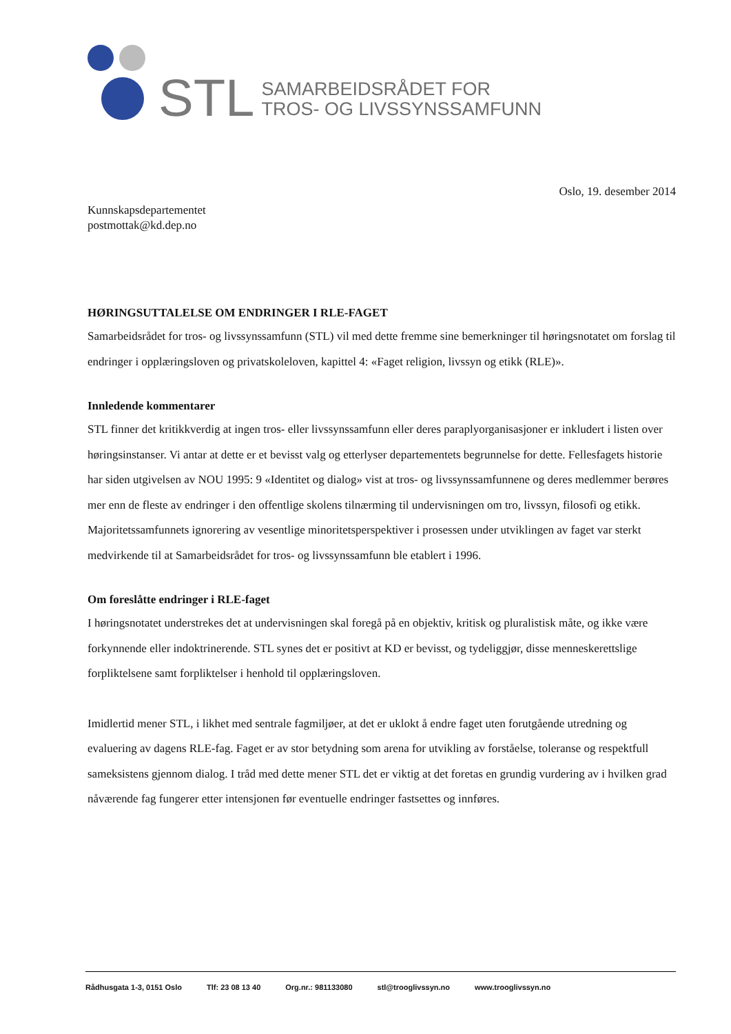STL
SAMARBEIDSRÅDET FOR
TROS- OG LIVSSYNSSAMFUNN
Oslo, 19. desember 2014
Kunnskapsdepartementet
postmottak@kd.dep.no
HØRINGSUTTALELSE OM ENDRINGER I RLE-FAGET
Samarbeidsrådet for tros- og livssynssamfunn (STL) vil med dette fremme sine bemerkninger til høringsnotatet om forslag til endringer i opplæringsloven og privatskoleloven, kapittel 4: «Faget religion, livssyn og etikk (RLE)».
Innledende kommentarer
STL finner det kritikkverdig at ingen tros- eller livssynssamfunn eller deres paraplyorganisasjoner er inkludert i listen over høringsinstanser. Vi antar at dette er et bevisst valg og etterlyser departementets begrunnelse for dette. Fellesfagets historie har siden utgivelsen av NOU 1995: 9 «Identitet og dialog» vist at tros- og livssynssamfunnene og deres medlemmer berøres mer enn de fleste av endringer i den offentlige skolens tilnærming til undervisningen om tro, livssyn, filosofi og etikk. Majoritetssamfunnets ignorering av vesentlige minoritetsperspektiver i prosessen under utviklingen av faget var sterkt medvirkende til at Samarbeidsrådet for tros- og livssynssamfunn ble etablert i 1996.
Om foreslåtte endringer i RLE-faget
I høringsnotatet understrekes det at undervisningen skal foregå på en objektiv, kritisk og pluralistisk måte, og ikke være forkynnende eller indoktrinerende. STL synes det er positivt at KD er bevisst, og tydeliggjør, disse menneskerettslige forpliktelsene samt forpliktelser i henhold til opplæringsloven.
Imidlertid mener STL, i likhet med sentrale fagmiljøer, at det er uklokt å endre faget uten forutgående utredning og evaluering av dagens RLE-fag. Faget er av stor betydning som arena for utvikling av forståelse, toleranse og respektfull sameksistens gjennom dialog. I tråd med dette mener STL det er viktig at det foretas en grundig vurdering av i hvilken grad nåværende fag fungerer etter intensjonen før eventuelle endringer fastsettes og innføres.
Rådhusgata 1-3, 0151 Oslo Tlf: 23 08 13 40 Org.nr.: 981133080 stl@trooglivssyn.no www.trooglivssyn.no